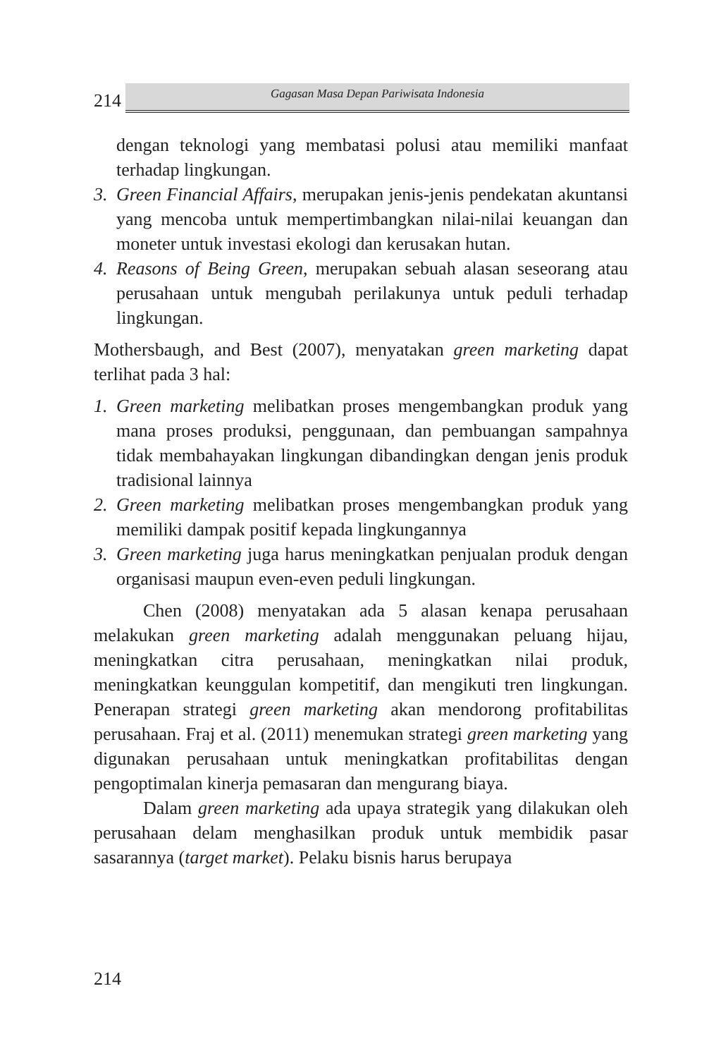214
Gagasan Masa Depan Pariwisata Indonesia
dengan teknologi yang membatasi polusi atau memiliki manfaat terhadap lingkungan.
3. Green Financial Affairs, merupakan jenis-jenis pendekatan akuntansi yang mencoba untuk mempertimbangkan nilai-nilai keuangan dan moneter untuk investasi ekologi dan kerusakan hutan.
4. Reasons of Being Green, merupakan sebuah alasan seseorang atau perusahaan untuk mengubah perilakunya untuk peduli terhadap lingkungan.
Mothersbaugh, and Best (2007), menyatakan green marketing dapat terlihat pada 3 hal:
1. Green marketing melibatkan proses mengembangkan produk yang mana proses produksi, penggunaan, dan pembuangan sampahnya tidak membahayakan lingkungan dibandingkan dengan jenis produk tradisional lainnya
2. Green marketing melibatkan proses mengembangkan produk yang memiliki dampak positif kepada lingkungannya
3. Green marketing juga harus meningkatkan penjualan produk dengan organisasi maupun even-even peduli lingkungan.
Chen (2008) menyatakan ada 5 alasan kenapa perusahaan melakukan green marketing adalah menggunakan peluang hijau, meningkatkan citra perusahaan, meningkatkan nilai produk, meningkatkan keunggulan kompetitif, dan mengikuti tren lingkungan. Penerapan strategi green marketing akan mendorong profitabilitas perusahaan. Fraj et al. (2011) menemukan strategi green marketing yang digunakan perusahaan untuk meningkatkan profitabilitas dengan pengoptimalan kinerja pemasaran dan mengurang biaya.
Dalam green marketing ada upaya strategik yang dilakukan oleh perusahaan delam menghasilkan produk untuk membidik pasar sasarannya (target market). Pelaku bisnis harus berupaya
214